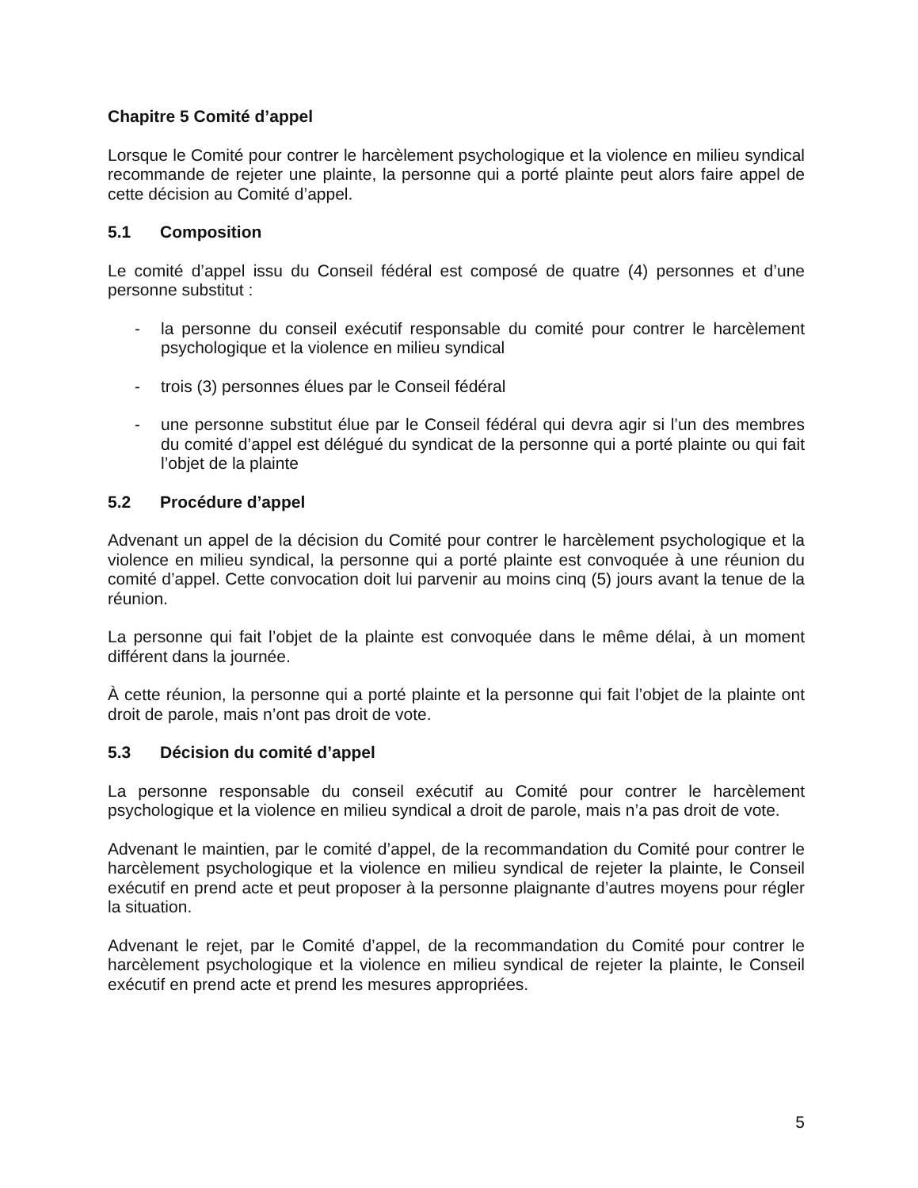Chapitre 5 Comité d’appel
Lorsque le Comité pour contrer le harcèlement psychologique et la violence en milieu syndical recommande de rejeter une plainte, la personne qui a porté plainte peut alors faire appel de cette décision au Comité d’appel.
5.1 Composition
Le comité d’appel issu du Conseil fédéral est composé de quatre (4) personnes et d’une personne substitut :
- la personne du conseil exécutif responsable du comité pour contrer le harcèlement psychologique et la violence en milieu syndical
- trois (3) personnes élues par le Conseil fédéral
- une personne substitut élue par le Conseil fédéral qui devra agir si l’un des membres du comité d’appel est délégué du syndicat de la personne qui a porté plainte ou qui fait l’objet de la plainte
5.2 Procédure d’appel
Advenant un appel de la décision du Comité pour contrer le harcèlement psychologique et la violence en milieu syndical, la personne qui a porté plainte est convoquée à une réunion du comité d’appel. Cette convocation doit lui parvenir au moins cinq (5) jours avant la tenue de la réunion.
La personne qui fait l’objet de la plainte est convoquée dans le même délai, à un moment différent dans la journée.
À cette réunion, la personne qui a porté plainte et la personne qui fait l’objet de la plainte ont droit de parole, mais n’ont pas droit de vote.
5.3 Décision du comité d’appel
La personne responsable du conseil exécutif au Comité pour contrer le harcèlement psychologique et la violence en milieu syndical a droit de parole, mais n’a pas droit de vote.
Advenant le maintien, par le comité d’appel, de la recommandation du Comité pour contrer le harcèlement psychologique et la violence en milieu syndical de rejeter la plainte, le Conseil exécutif en prend acte et peut proposer à la personne plaignante d’autres moyens pour régler la situation.
Advenant le rejet, par le Comité d’appel, de la recommandation du Comité pour contrer le harcèlement psychologique et la violence en milieu syndical de rejeter la plainte, le Conseil exécutif en prend acte et prend les mesures appropriées.
5